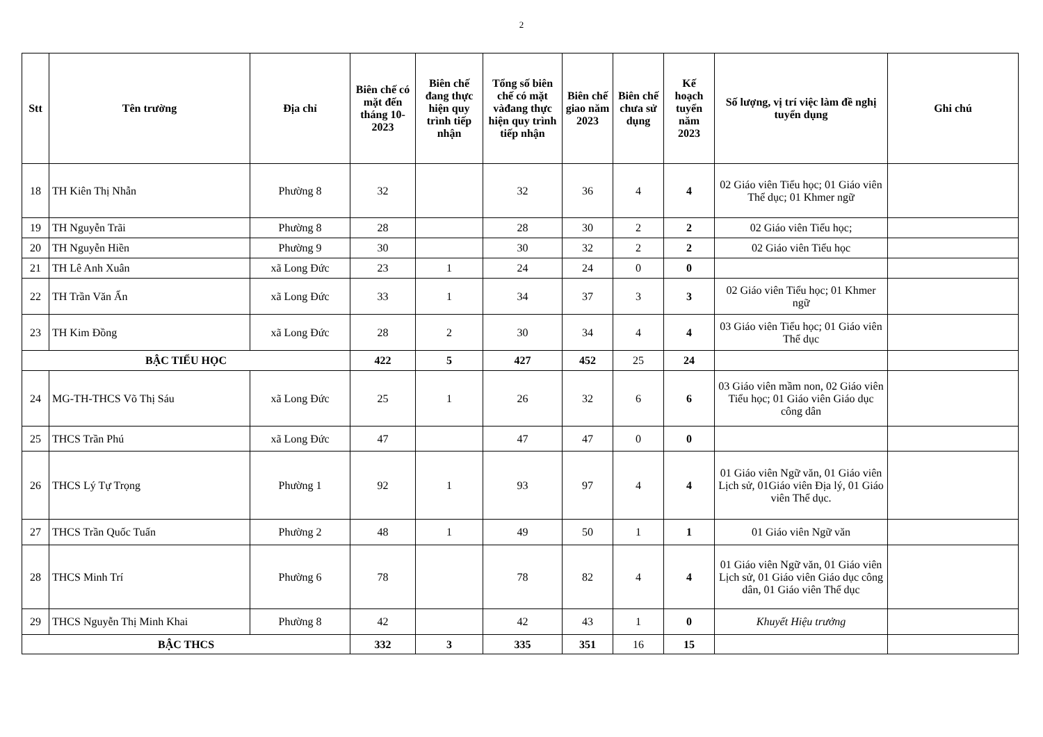2
| Stt | Tên trường | Địa chỉ | Biên chế có mặt đến tháng 10-2023 | Biên chế đang thực hiện quy trình tiếp nhận | Tổng số biên chế có mặt vàđang thực hiện quy trình tiếp nhận | Biên chế giao năm 2023 | Biên chế chưa sử dụng | Kế hoạch tuyển năm 2023 | Số lượng, vị trí việc làm đề nghị tuyển dụng | Ghi chú |
| --- | --- | --- | --- | --- | --- | --- | --- | --- | --- | --- |
| 18 | TH Kiên Thị Nhẫn | Phường 8 | 32 | | 32 | 36 | 4 | 4 | 02 Giáo viên Tiểu học; 01 Giáo viên Thể dục; 01 Khmer ngữ | |
| 19 | TH Nguyễn Trãi | Phường 8 | 28 | | 28 | 30 | 2 | 2 | 02 Giáo viên Tiểu học; | |
| 20 | TH Nguyễn Hiền | Phường 9 | 30 | | 30 | 32 | 2 | 2 | 02 Giáo viên Tiểu học | |
| 21 | TH Lê Anh Xuân | xã Long Đức | 23 | 1 | 24 | 24 | 0 | 0 | | |
| 22 | TH Trần Văn Ẩn | xã Long Đức | 33 | 1 | 34 | 37 | 3 | 3 | 02 Giáo viên Tiểu học; 01 Khmer ngữ | |
| 23 | TH Kim Đồng | xã Long Đức | 28 | 2 | 30 | 34 | 4 | 4 | 03 Giáo viên Tiểu học; 01 Giáo viên Thể dục | |
| BẬC TIỂU HỌC | | | 422 | 5 | 427 | 452 | 25 | 24 | | |
| 24 | MG-TH-THCS Võ Thị Sáu | xã Long Đức | 25 | 1 | 26 | 32 | 6 | 6 | 03 Giáo viên mầm non, 02 Giáo viên Tiểu học; 01 Giáo viên Giáo dục công dân | |
| 25 | THCS Trần Phú | xã Long Đức | 47 | | 47 | 47 | 0 | 0 | | |
| 26 | THCS Lý Tự Trọng | Phường 1 | 92 | 1 | 93 | 97 | 4 | 4 | 01 Giáo viên Ngữ văn, 01 Giáo viên Lịch sử, 01Giáo viên Địa lý, 01 Giáo viên Thể dục. | |
| 27 | THCS Trần Quốc Tuấn | Phường 2 | 48 | 1 | 49 | 50 | 1 | 1 | 01 Giáo viên Ngữ văn | |
| 28 | THCS Minh Trí | Phường 6 | 78 | | 78 | 82 | 4 | 4 | 01 Giáo viên Ngữ văn, 01 Giáo viên Lịch sử, 01 Giáo viên Giáo dục công dân, 01 Giáo viên Thể dục | |
| 29 | THCS Nguyễn Thị Minh Khai | Phường 8 | 42 | | 42 | 43 | 1 | 0 | Khuyết Hiệu trưởng | |
| BẬC THCS | | | 332 | 3 | 335 | 351 | 16 | 15 | | |